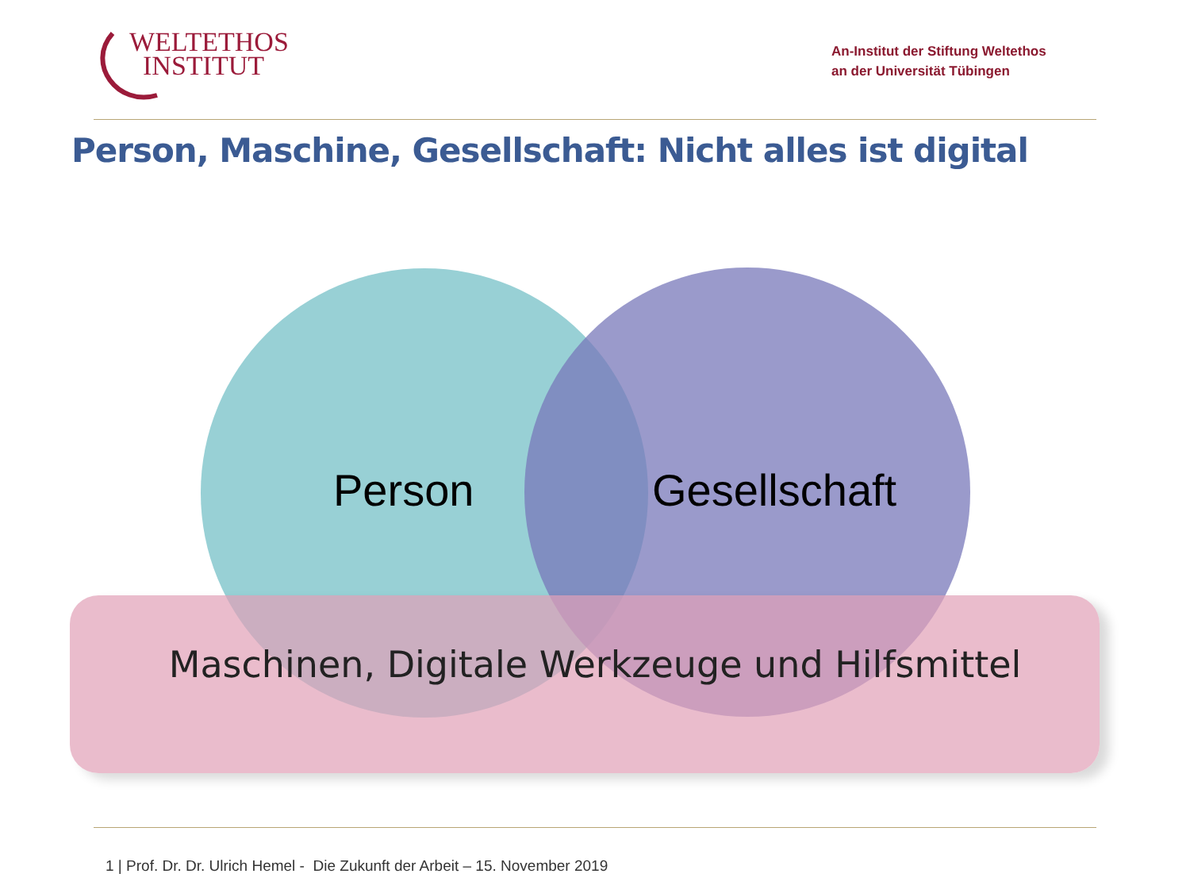WELTETHOS
INSTITUT
An-Institut der Stiftung Weltethos
an der Universität Tübingen
Person, Maschine, Gesellschaft: Nicht alles ist digital
Person Gesellschaft
Maschinen, Digitale Werkzeuge und Hilfsmittel
1 | Prof. Dr. Dr. Ulrich Hemel - Die Zukunft der Arbeit – 15. November 2019